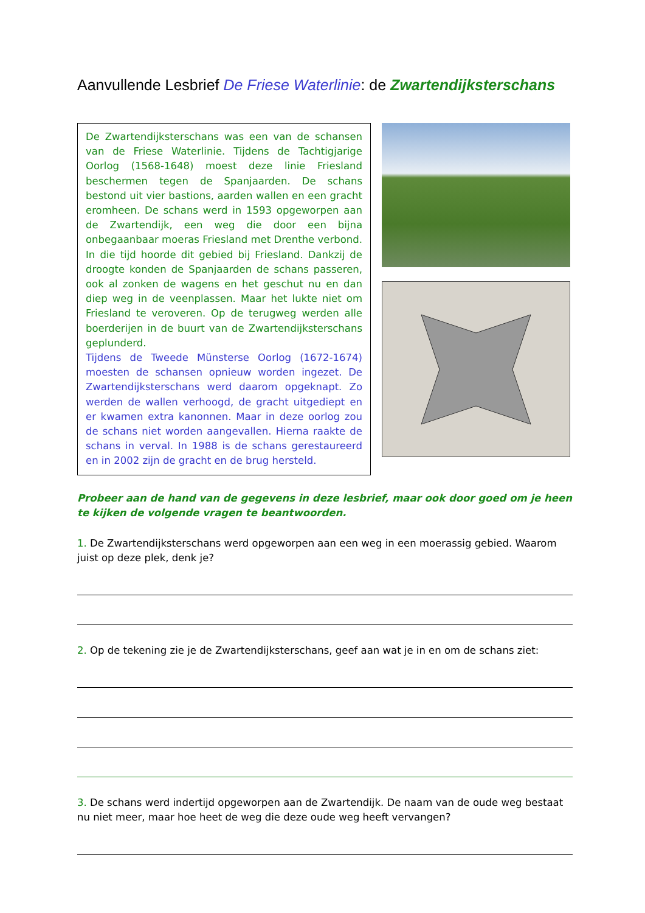Aanvullende Lesbrief De Friese Waterlinie: de Zwartendijksterschans
De Zwartendijksterschans was een van de schansen van de Friese Waterlinie. Tijdens de Tachtigjarige Oorlog (1568-1648) moest deze linie Friesland beschermen tegen de Spanjaarden. De schans bestond uit vier bastions, aarden wallen en een gracht eromheen. De schans werd in 1593 opgeworpen aan de Zwartendijk, een weg die door een bijna onbegaanbaar moeras Friesland met Drenthe verbond. In die tijd hoorde dit gebied bij Friesland. Dankzij de droogte konden de Spanjaarden de schans passeren, ook al zonken de wagens en het geschut nu en dan diep weg in de veenplassen. Maar het lukte niet om Friesland te veroveren. Op de terugweg werden alle boerderijen in de buurt van de Zwartendijksterschans geplunderd.
Tijdens de Tweede Münsterse Oorlog (1672-1674) moesten de schansen opnieuw worden ingezet. De Zwartendijksterschans werd daarom opgeknapt. Zo werden de wallen verhoogd, de gracht uitgediept en er kwamen extra kanonnen. Maar in deze oorlog zou de schans niet worden aangevallen. Hierna raakte de schans in verval. In 1988 is de schans gerestaureerd en in 2002 zijn de gracht en de brug hersteld.
Probeer aan de hand van de gegevens in deze lesbrief, maar ook door goed om je heen te kijken de volgende vragen te beantwoorden.
1. De Zwartendijksterschans werd opgeworpen aan een weg in een moerassig gebied. Waarom juist op deze plek, denk je?
2. Op de tekening zie je de Zwartendijksterschans, geef aan wat je in en om de schans ziet:
3. De schans werd indertijd opgeworpen aan de Zwartendijk. De naam van de oude weg bestaat nu niet meer, maar hoe heet de weg die deze oude weg heeft vervangen?